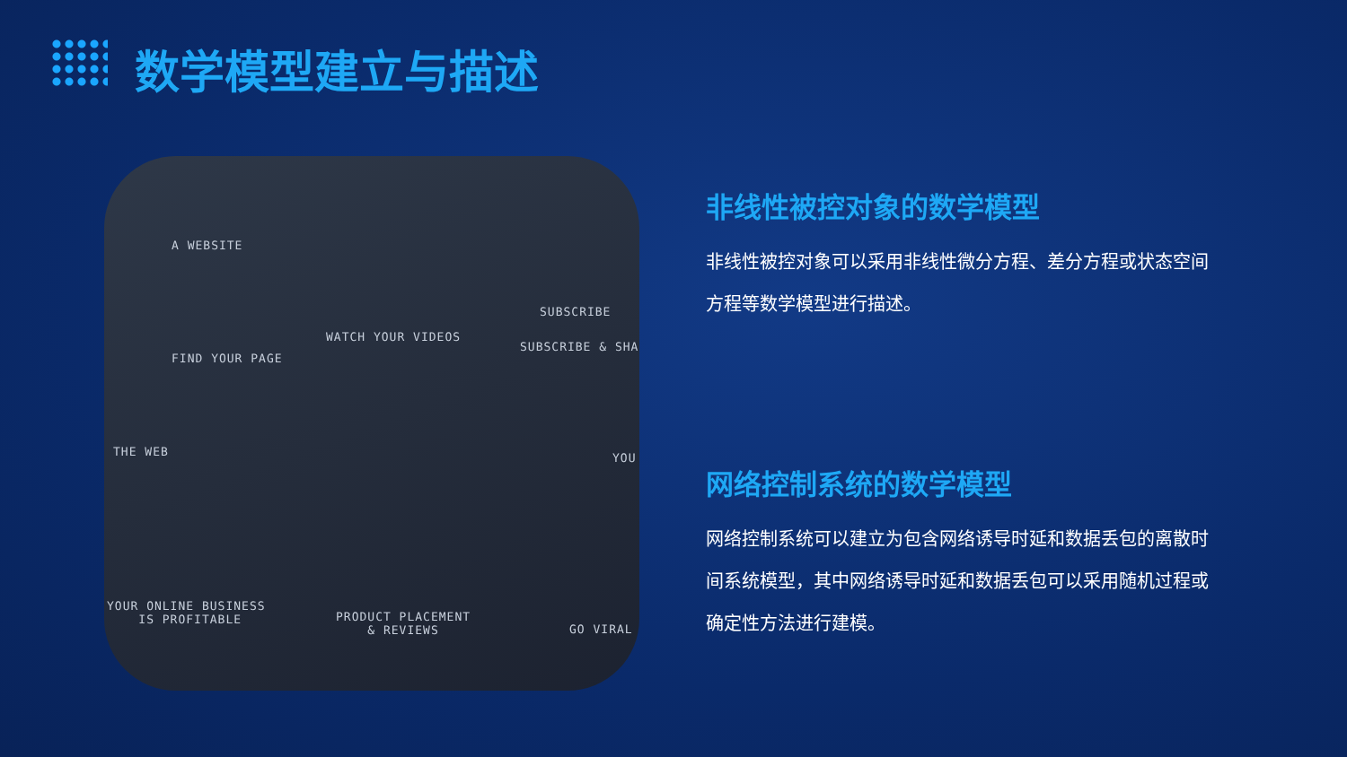数学模型建立与描述
FIND YOUR PAGE
WATCH YOUR VIDEOS
SUBSCRIBE & SHA
SUBSCRIBE
THE WEB YOU
YOUR ONLINE BUSINESS
IS PROFITABLE PRODUCT PLACEMENT
& REVIEWS GO VIRAL
A WEBSITE
非线性被控对象的数学模型
非线性被控对象可以采用非线性微分方程、差分方程或状态空间方程等数学模型进行描述。
网络控制系统的数学模型
网络控制系统可以建立为包含网络诱导时延和数据丢包的离散时间系统模型，其中网络诱导时延和数据丢包可以采用随机过程或确定性方法进行建模。